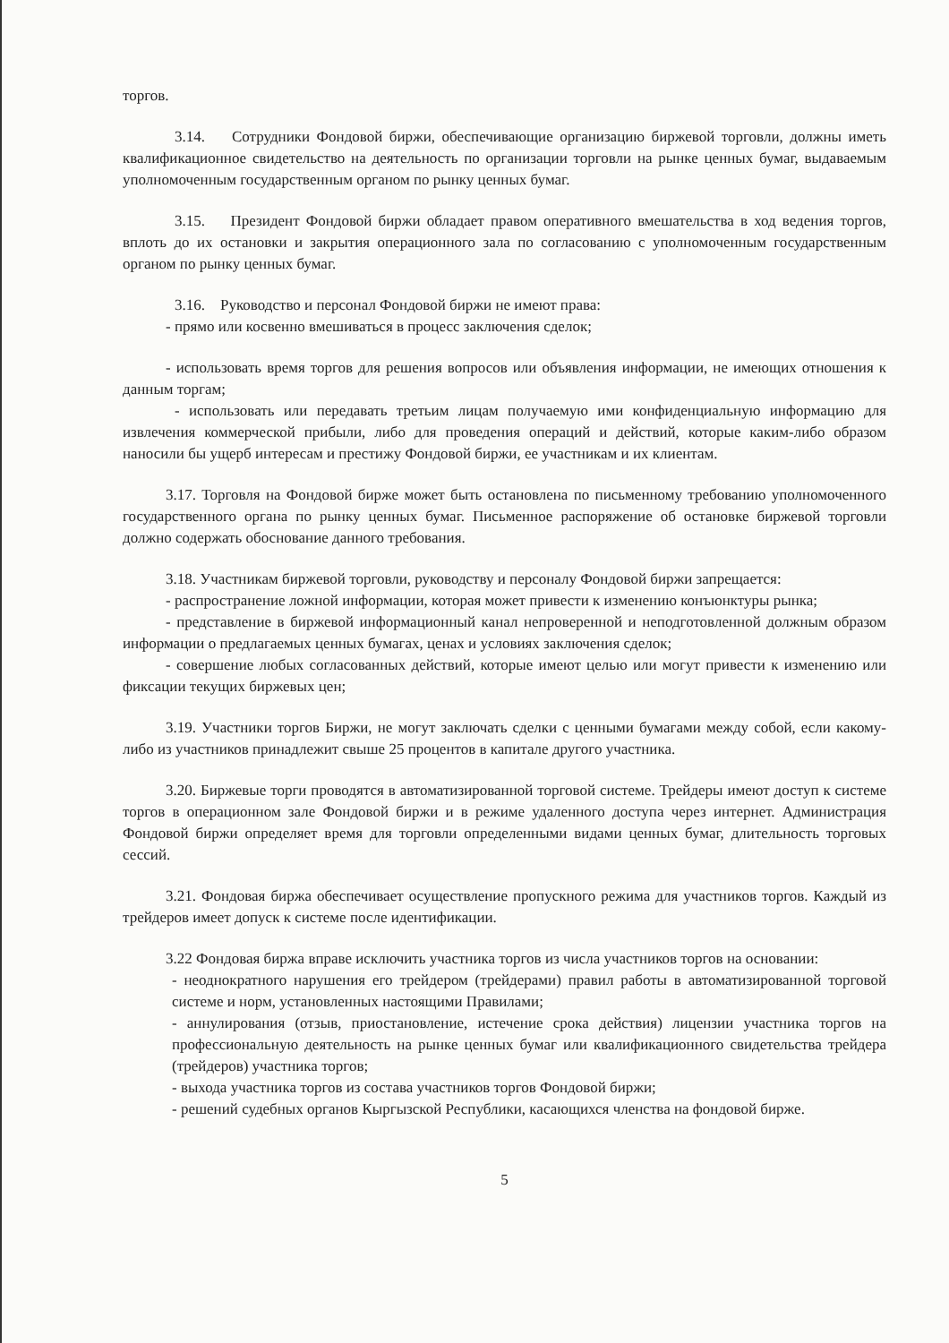торгов.
3.14. Сотрудники Фондовой биржи, обеспечивающие организацию биржевой торговли, должны иметь квалификационное свидетельство на деятельность по организации торговли на рынке ценных бумаг, выдаваемым уполномоченным государственным органом по рынку ценных бумаг.
3.15. Президент Фондовой биржи обладает правом оперативного вмешательства в ход ведения торгов, вплоть до их остановки и закрытия операционного зала по согласованию с уполномоченным государственным органом по рынку ценных бумаг.
3.16. Руководство и персонал Фондовой биржи не имеют права:
- прямо или косвенно вмешиваться в процесс заключения сделок;
- использовать время торгов для решения вопросов или объявления информации, не имеющих отношения к данным торгам;
- использовать или передавать третьим лицам получаемую ими конфиденциальную информацию для извлечения коммерческой прибыли, либо для проведения операций и действий, которые каким-либо образом наносили бы ущерб интересам и престижу Фондовой биржи, ее участникам и их клиентам.
3.17. Торговля на Фондовой бирже может быть остановлена по письменному требованию уполномоченного государственного органа по рынку ценных бумаг. Письменное распоряжение об остановке биржевой торговли должно содержать обоснование данного требования.
3.18. Участникам биржевой торговли, руководству и персоналу Фондовой биржи запрещается:
- распространение ложной информации, которая может привести к изменению конъюнктуры рынка;
- представление в биржевой информационный канал непроверенной и неподготовленной должным образом информации о предлагаемых ценных бумагах, ценах и условиях заключения сделок;
- совершение любых согласованных действий, которые имеют целью или могут привести к изменению или фиксации текущих биржевых цен;
3.19. Участники торгов Биржи, не могут заключать сделки с ценными бумагами между собой, если какому-либо из участников принадлежит свыше 25 процентов в капитале другого участника.
3.20. Биржевые торги проводятся в автоматизированной торговой системе. Трейдеры имеют доступ к системе торгов в операционном зале Фондовой биржи и в режиме удаленного доступа через интернет. Администрация Фондовой биржи определяет время для торговли определенными видами ценных бумаг, длительность торговых сессий.
3.21. Фондовая биржа обеспечивает осуществление пропускного режима для участников торгов. Каждый из трейдеров имеет допуск к системе после идентификации.
3.22 Фондовая биржа вправе исключить участника торгов из числа участников торгов на основании:
- неоднократного нарушения его трейдером (трейдерами) правил работы в автоматизированной торговой системе и норм, установленных настоящими Правилами;
- аннулирования (отзыв, приостановление, истечение срока действия) лицензии участника торгов на профессиональную деятельность на рынке ценных бумаг или квалификационного свидетельства трейдера (трейдеров) участника торгов;
- выхода участника торгов из состава участников торгов Фондовой биржи;
- решений судебных органов Кыргызской Республики, касающихся членства на фондовой бирже.
5